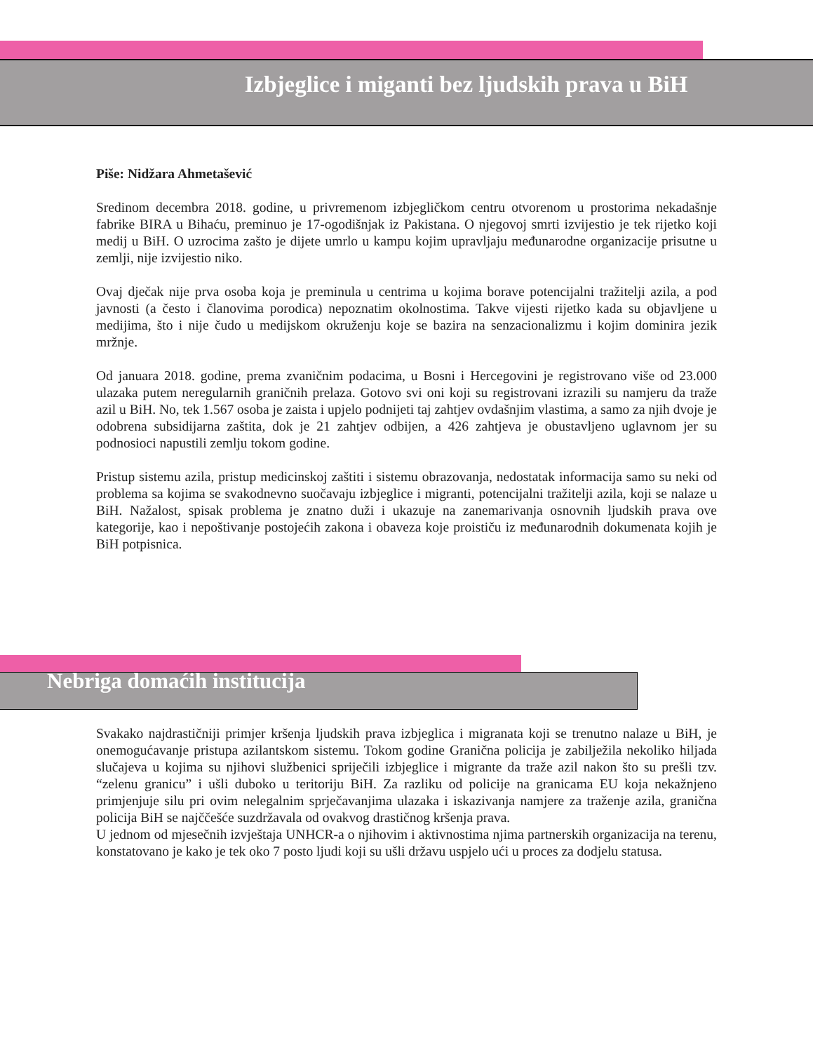Izbjeglice i miganti bez ljudskih prava u BiH
Piše: Nidžara Ahmetašević
Sredinom decembra 2018. godine, u privremenom izbjegličkom centru otvorenom u prostorima nekadašnje fabrike BIRA u Bihaću, preminuo je 17-ogodišnjak iz Pakistana. O njegovoj smrti izvijestio je tek rijetko koji medij u BiH. O uzrocima zašto je dijete umrlo u kampu kojim upravljaju međunarodne organizacije prisutne u zemlji, nije izvijestio niko.
Ovaj dječak nije prva osoba koja je preminula u centrima u kojima borave potencijalni tražitelji azila, a pod javnosti (a često i članovima porodica) nepoznatim okolnostima. Takve vijesti rijetko kada su objavljene u medijima, što i nije čudo u medijskom okruženju koje se bazira na senzacionalizmu i kojim dominira jezik mržnje.
Od januara 2018. godine, prema zvaničnim podacima, u Bosni i Hercegovini je registrovano više od 23.000 ulazaka putem neregularnih graničnih prelaza. Gotovo svi oni koji su registrovani izrazili su namjeru da traže azil u BiH. No, tek 1.567 osoba je zaista i upjelo podnijeti taj zahtjev ovdašnjim vlastima, a samo za njih dvoje je odobrena subsidijarna zaštita, dok je 21 zahtjev odbijen, a 426 zahtjeva je obustavljeno uglavnom jer su podnosioci napustili zemlju tokom godine.
Pristup sistemu azila, pristup medicinskoj zaštiti i sistemu obrazovanja, nedostatak informacija samo su neki od problema sa kojima se svakodnevno suočavaju izbjeglice i migranti, potencijalni tražitelji azila, koji se nalaze u BiH. Nažalost, spisak problema je znatno duži i ukazuje na zanemarivanja osnovnih ljudskih prava ove kategorije, kao i nepoštivanje postojećih zakona i obaveza koje proističu iz međunarodnih dokumenata kojih je BiH potpisnica.
Nebriga domaćih institucija
Svakako najdrastičniji primjer kršenja ljudskih prava izbjeglica i migranata koji se trenutno nalaze u BiH, je onemogućavanje pristupa azilantskom sistemu. Tokom godine Granična policija je zabilježila nekoliko hiljada slučajeva u kojima su njihovi službenici spriječili izbjeglice i migrante da traže azil nakon što su prešli tzv. “zelenu granicu” i ušli duboko u teritoriju BiH. Za razliku od policije na granicama EU koja nekažnjeno primjenjuje silu pri ovim nelegalnim sprječavanjima ulazaka i iskazivanja namjere za traženje azila, granična policija BiH se najččešće suzdržavala od ovakvog drastičnog kršenja prava.
U jednom od mjesečnih izvještaja UNHCR-a o njihovim i aktivnostima njima partnerskih organizacija na terenu, konstatovano je kako je tek oko 7 posto ljudi koji su ušli državu uspjelo ući u proces za dodjelu statusa.